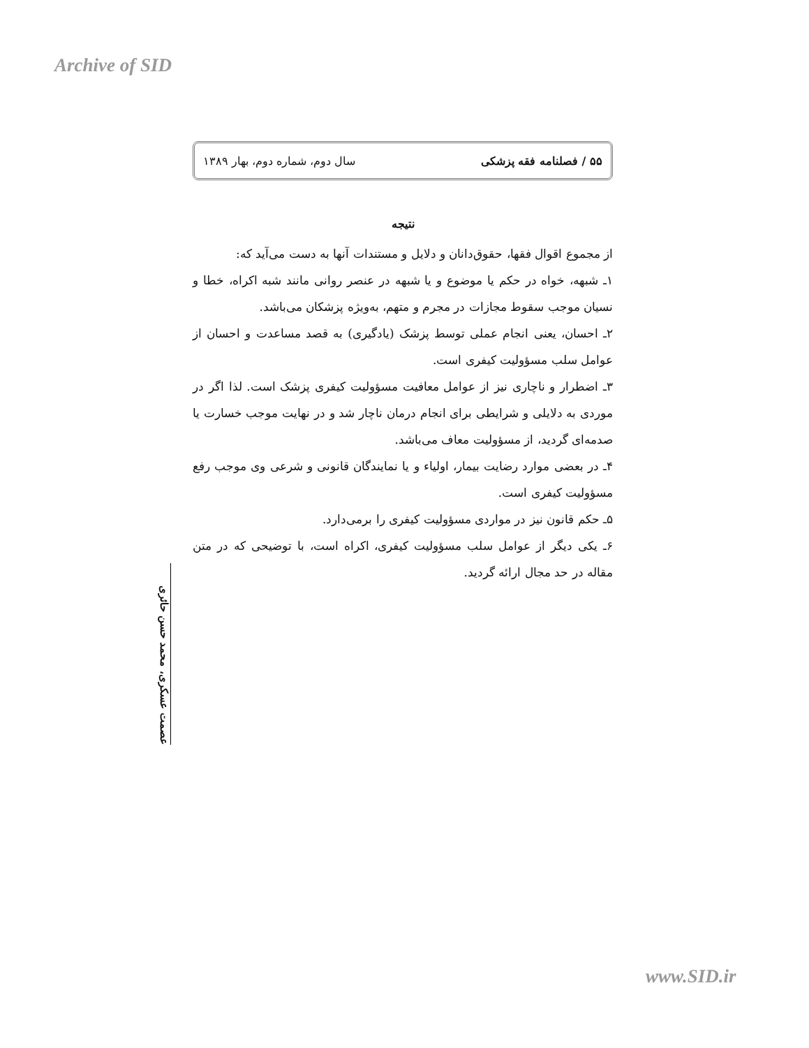Archive of SID
۵۵ / فصلنامه فقه پزشکی سال دوم، شماره دوم، بهار ۱۳۸۹
نتیجه
از مجموع اقوال فقها، حقوق‌دانان و دلایل و مستندات آنها به دست می‌آید که:
۱ـ شبهه، خواه در حکم یا موضوع و یا شبهه در عنصر روانی مانند شبه اکراه، خطا و نسیان موجب سقوط مجازات در مجرم و متهم، به‌ویژه پزشکان می‌باشد.
۲ـ احسان، یعنی انجام عملی توسط پزشک (یادگیری) به قصد مساعدت و احسان از عوامل سلب مسؤولیت کیفری است.
۳ـ اضطرار و ناچاری نیز از عوامل معافیت مسؤولیت کیفری پزشک است. لذا اگر در موردی به دلایلی و شرایطی برای انجام درمان ناچار شد و در نهایت موجب خسارت یا صدمه‌ای گردید، از مسؤولیت معاف می‌باشد.
۴ـ در بعضی موارد رضایت بیمار، اولیاء و یا نمایندگان قانونی و شرعی وی موجب رفع مسؤولیت کیفری است.
۵ـ حکم قانون نیز در مواردی مسؤولیت کیفری را برمی‌دارد.
۶ـ یکی دیگر از عوامل سلب مسؤولیت کیفری، اکراه است، با توضیحی که در متن مقاله در حد مجال ارائه گردید.
عصمت عسکری، محمد حسن حائری
www.SID.ir